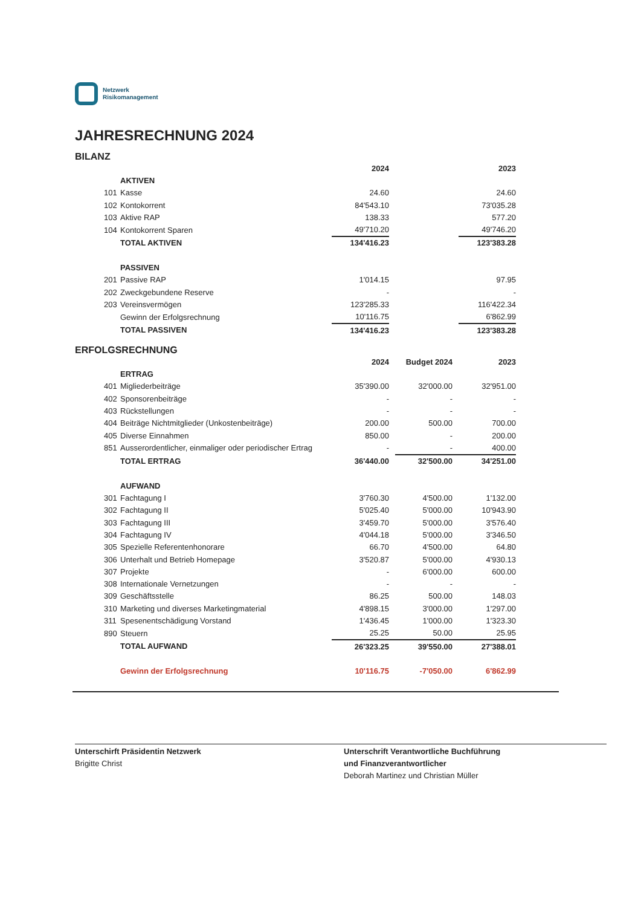Netzwerk
Risikomanagement
JAHRESRECHNUNG 2024
BILANZ
| | | 2024 | | | | 2023 |
| | AKTIVEN | | | | | |
| 101 | Kasse | 24.60 | | | | 24.60 |
| 102 | Kontokorrent | 84'543.10 | | | | 73'035.28 |
| 103 | Aktive RAP | 138.33 | | | | 577.20 |
| 104 | Kontokorrent Sparen | 49'710.20 | | | | 49'746.20 |
| | TOTAL AKTIVEN | 134'416.23 | | | | 123'383.28 |
| | PASSIVEN | | | | | |
| 201 | Passive RAP | 1'014.15 | | | | 97.95 |
| 202 | Zweckgebundene Reserve | - | | | | - |
| 203 | Vereinsvermögen | 123'285.33 | | | | 116'422.34 |
| | Gewinn der Erfolgsrechnung | 10'116.75 | | | | 6'862.99 |
| | TOTAL PASSIVEN | 134'416.23 | | | | 123'383.28 |
ERFOLGSRECHNUNG
| | | 2024 | | Budget 2024 | | 2023 |
| | ERTRAG | | | | | |
| 401 | Migliederbeiträge | 35'390.00 | | 32'000.00 | | 32'951.00 |
| 402 | Sponsorenbeiträge | - | | - | | - |
| 403 | Rückstellungen | - | | - | | - |
| 404 | Beiträge Nichtmitglieder (Unkostenbeiträge) | 200.00 | | 500.00 | | 700.00 |
| 405 | Diverse Einnahmen | 850.00 | | - | | 200.00 |
| 851 | Ausserordentlicher, einmaliger oder periodischer Ertrag | - | | - | | 400.00 |
| | TOTAL ERTRAG | 36'440.00 | | 32'500.00 | | 34'251.00 |
| | AUFWAND | | | | | |
| 301 | Fachtagung I | 3'760.30 | | 4'500.00 | | 1'132.00 |
| 302 | Fachtagung II | 5'025.40 | | 5'000.00 | | 10'943.90 |
| 303 | Fachtagung III | 3'459.70 | | 5'000.00 | | 3'576.40 |
| 304 | Fachtagung IV | 4'044.18 | | 5'000.00 | | 3'346.50 |
| 305 | Spezielle Referentenhonorare | 66.70 | | 4'500.00 | | 64.80 |
| 306 | Unterhalt und Betrieb Homepage | 3'520.87 | | 5'000.00 | | 4'930.13 |
| 307 | Projekte | - | | 6'000.00 | | 600.00 |
| 308 | Internationale Vernetzungen | - | | - | | - |
| 309 | Geschäftsstelle | 86.25 | | 500.00 | | 148.03 |
| 310 | Marketing und diverses Marketingmaterial | 4'898.15 | | 3'000.00 | | 1'297.00 |
| 311 | Spesenentschädigung Vorstand | 1'436.45 | | 1'000.00 | | 1'323.30 |
| 890 | Steuern | 25.25 | | 50.00 | | 25.95 |
| | TOTAL AUFWAND | 26'323.25 | | 39'550.00 | | 27'388.01 |
| | Gewinn der Erfolgsrechnung | 10'116.75 | | -7'050.00 | | 6'862.99 |
Unterschirft Präsidentin Netzwerk
Brigitte Christ
Unterschrift Verantwortliche Buchführung
und Finanzverantwortlicher
Deborah Martinez und Christian Müller